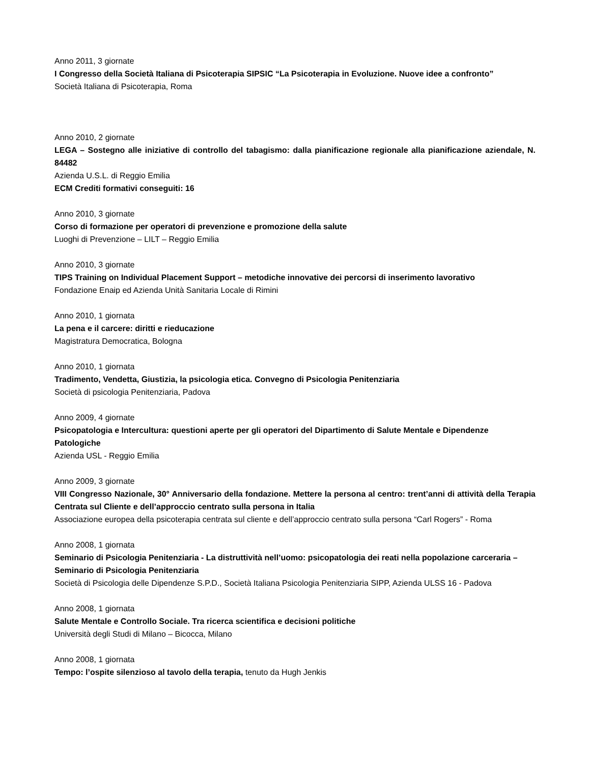Anno 2011, 3 giornate
I Congresso della Società Italiana di Psicoterapia SIPSIC “La Psicoterapia in Evoluzione. Nuove idee a confronto”
Società Italiana di Psicoterapia, Roma
Anno 2010, 2 giornate
LEGA – Sostegno alle iniziative di controllo del tabagismo: dalla pianificazione regionale alla pianificazione aziendale, N. 84482
Azienda U.S.L. di Reggio Emilia
ECM Crediti formativi conseguiti: 16
Anno 2010, 3 giornate
Corso di formazione per operatori di prevenzione e promozione della salute
Luoghi di Prevenzione – LILT – Reggio Emilia
Anno 2010, 3 giornate
TIPS Training on Individual Placement Support – metodiche innovative dei percorsi di inserimento lavorativo
Fondazione Enaip ed Azienda Unità Sanitaria Locale di Rimini
Anno 2010, 1 giornata
La pena e il carcere: diritti e rieducazione
Magistratura Democratica, Bologna
Anno 2010, 1 giornata
Tradimento, Vendetta, Giustizia, la psicologia etica. Convegno di Psicologia Penitenziaria
Società di psicologia Penitenziaria, Padova
Anno 2009, 4 giornate
Psicopatologia e Intercultura: questioni aperte per gli operatori del Dipartimento di Salute Mentale e Dipendenze Patologiche
Azienda USL - Reggio Emilia
Anno 2009, 3 giornate
VIII Congresso Nazionale, 30° Anniversario della fondazione. Mettere la persona al centro: trent’anni di attività della Terapia Centrata sul Cliente e dell’approccio centrato sulla persona in Italia
Associazione europea della psicoterapia centrata sul cliente e dell’approccio centrato sulla persona “Carl Rogers” - Roma
Anno 2008, 1 giornata
Seminario di Psicologia Penitenziaria - La distruttività nell’uomo: psicopatologia dei reati nella popolazione carceraria – Seminario di Psicologia Penitenziaria
Società di Psicologia delle Dipendenze S.P.D., Società Italiana Psicologia Penitenziaria SIPP, Azienda ULSS 16 - Padova
Anno 2008, 1 giornata
Salute Mentale e Controllo Sociale. Tra ricerca scientifica e decisioni politiche
Università degli Studi di Milano – Bicocca, Milano
Anno 2008, 1 giornata
Tempo: l’ospite silenzioso al tavolo della terapia, tenuto da Hugh Jenkis